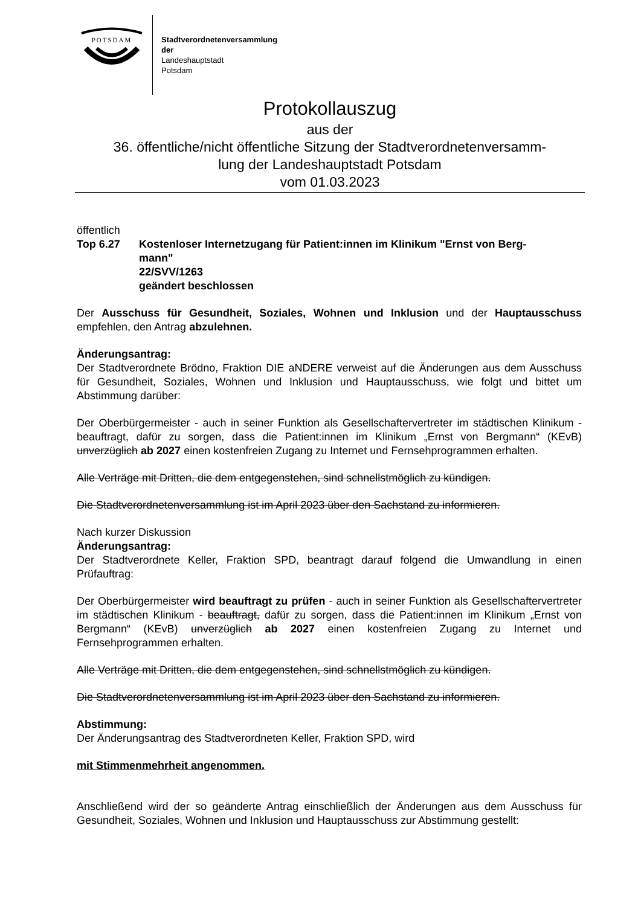POTSDAM
Stadtverordnetenversammlung
der
Landeshauptstadt
Potsdam
Protokollauszug
aus der
36. öffentliche/nicht öffentliche Sitzung der Stadtverordnetenversamm-
lung der Landeshauptstadt Potsdam
vom 01.03.2023
öffentlich
Top 6.27 Kostenloser Internetzugang für Patient:innen im Klinikum "Ernst von Berg-
mann"
22/SVV/1263
geändert beschlossen
Der Ausschuss für Gesundheit, Soziales, Wohnen und Inklusion und der Hauptausschuss empfehlen, den Antrag abzulehnen.
Änderungsantrag:
Der Stadtverordnete Brödno, Fraktion DIE aNDERE verweist auf die Änderungen aus dem Ausschuss für Gesundheit, Soziales, Wohnen und Inklusion und Hauptausschuss, wie folgt und bittet um Abstimmung darüber:
Der Oberbürgermeister - auch in seiner Funktion als Gesellschaftervertreter im städtischen Klinikum - beauftragt, dafür zu sorgen, dass die Patient:innen im Klinikum „Ernst von Bergmann“ (KEvB) unverzüglich ab 2027 einen kostenfreien Zugang zu Internet und Fernsehprogrammen erhalten.
Alle Verträge mit Dritten, die dem entgegenstehen, sind schnellstmöglich zu kündigen.
Die Stadtverordnetenversammlung ist im April 2023 über den Sachstand zu informieren.
Nach kurzer Diskussion
Änderungsantrag:
Der Stadtverordnete Keller, Fraktion SPD, beantragt darauf folgend die Umwandlung in einen Prüfauftrag:
Der Oberbürgermeister wird beauftragt zu prüfen - auch in seiner Funktion als Gesellschaftervertreter im städtischen Klinikum - beauftragt, dafür zu sorgen, dass die Patient:innen im Klinikum „Ernst von Bergmann“ (KEvB) unverzüglich ab 2027 einen kostenfreien Zugang zu Internet und Fernsehprogrammen erhalten.
Alle Verträge mit Dritten, die dem entgegenstehen, sind schnellstmöglich zu kündigen.
Die Stadtverordnetenversammlung ist im April 2023 über den Sachstand zu informieren.
Abstimmung:
Der Änderungsantrag des Stadtverordneten Keller, Fraktion SPD, wird
mit Stimmenmehrheit angenommen.
Anschließend wird der so geänderte Antrag einschließlich der Änderungen aus dem Ausschuss für Gesundheit, Soziales, Wohnen und Inklusion und Hauptausschuss zur Abstimmung gestellt: